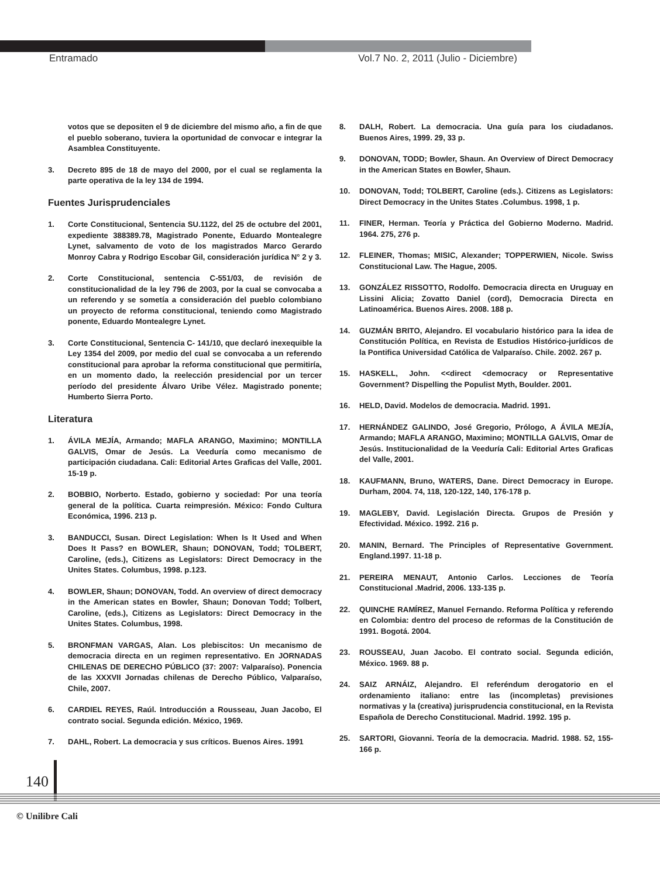Entramado Vol.7 No. 2, 2011 (Julio - Diciembre)
votos que se depositen el 9 de diciembre del mismo año, a fin de que el pueblo soberano, tuviera la oportunidad de convocar e integrar la Asamblea Constituyente.
3. Decreto 895 de 18 de mayo del 2000, por el cual se reglamenta la parte operativa de la ley 134 de 1994.
Fuentes Jurisprudenciales
1. Corte Constitucional, Sentencia SU.1122, del 25 de octubre del 2001, expediente 388389.78, Magistrado Ponente, Eduardo Montealegre Lynet, salvamento de voto de los magistrados Marco Gerardo Monroy Cabra y Rodrigo Escobar Gil, consideración jurídica N° 2 y 3.
2. Corte Constitucional, sentencia C-551/03, de revisión de constitucionalidad de la ley 796 de 2003, por la cual se convocaba a un referendo y se sometía a consideración del pueblo colombiano un proyecto de reforma constitucional, teniendo como Magistrado ponente, Eduardo Montealegre Lynet.
3. Corte Constitucional, Sentencia C- 141/10, que declaró inexequible la Ley 1354 del 2009, por medio del cual se convocaba a un referendo constitucional para aprobar la reforma constitucional que permitiría, en un momento dado, la reelección presidencial por un tercer período del presidente Álvaro Uribe Vélez. Magistrado ponente; Humberto Sierra Porto.
Literatura
1. ÁVILA MEJÍA, Armando; MAFLA ARANGO, Maximino; MONTILLA GALVIS, Omar de Jesús. La Veeduría como mecanismo de participación ciudadana. Cali: Editorial Artes Graficas del Valle, 2001. 15-19 p.
2. BOBBIO, Norberto. Estado, gobierno y sociedad: Por una teoría general de la política. Cuarta reimpresión. México: Fondo Cultura Económica, 1996. 213 p.
3. BANDUCCI, Susan. Direct Legislation: When Is It Used and When Does It Pass? en BOWLER, Shaun; DONOVAN, Todd; TOLBERT, Caroline, (eds.), Citizens as Legislators: Direct Democracy in the Unites States. Columbus, 1998. p.123.
4. BOWLER, Shaun; DONOVAN, Todd. An overview of direct democracy in the American states en Bowler, Shaun; Donovan Todd; Tolbert, Caroline, (eds.), Citizens as Legislators: Direct Democracy in the Unites States. Columbus, 1998.
5. BRONFMAN VARGAS, Alan. Los plebiscitos: Un mecanismo de democracia directa en un regimen representativo. En JORNADAS CHILENAS DE DERECHO PÚBLICO (37: 2007: Valparaíso). Ponencia de las XXXVII Jornadas chilenas de Derecho Público, Valparaíso, Chile, 2007.
6. CARDIEL REYES, Raúl. Introducción a Rousseau, Juan Jacobo, El contrato social. Segunda edición. México, 1969.
7. DAHL, Robert. La democracia y sus críticos. Buenos Aires. 1991
8. DALH, Robert. La democracia. Una guía para los ciudadanos. Buenos Aires, 1999. 29, 33 p.
9. DONOVAN, TODD; Bowler, Shaun. An Overview of Direct Democracy in the American States en Bowler, Shaun.
10. DONOVAN, Todd; TOLBERT, Caroline (eds.). Citizens as Legislators: Direct Democracy in the Unites States .Columbus. 1998, 1 p.
11. FINER, Herman. Teoría y Práctica del Gobierno Moderno. Madrid. 1964. 275, 276 p.
12. FLEINER, Thomas; MISIC, Alexander; TOPPERWIEN, Nicole. Swiss Constitucional Law. The Hague, 2005.
13. GONZÁLEZ RISSOTTO, Rodolfo. Democracia directa en Uruguay en Lissini Alicia; Zovatto Daniel (cord), Democracia Directa en Latinoamérica. Buenos Aires. 2008. 188 p.
14. GUZMÁN BRITO, Alejandro. El vocabulario histórico para la idea de Constitución Política, en Revista de Estudios Histórico-jurídicos de la Pontifica Universidad Católica de Valparaíso. Chile. 2002. 267 p.
15. HASKELL, John. <<direct <democracy or Representative Government? Dispelling the Populist Myth, Boulder. 2001.
16. HELD, David. Modelos de democracia. Madrid. 1991.
17. HERNÁNDEZ GALINDO, José Gregorio, Prólogo, A ÁVILA MEJÍA, Armando; MAFLA ARANGO, Maximino; MONTILLA GALVIS, Omar de Jesús. Institucionalidad de la Veeduría Cali: Editorial Artes Graficas del Valle, 2001.
18. KAUFMANN, Bruno, WATERS, Dane. Direct Democracy in Europe. Durham, 2004. 74, 118, 120-122, 140, 176-178 p.
19. MAGLEBY, David. Legislación Directa. Grupos de Presión y Efectividad. México. 1992. 216 p.
20. MANIN, Bernard. The Principles of Representative Government. England.1997. 11-18 p.
21. PEREIRA MENAUT, Antonio Carlos. Lecciones de Teoría Constitucional .Madrid, 2006. 133-135 p.
22. QUINCHE RAMÍREZ, Manuel Fernando. Reforma Política y referendo en Colombia: dentro del proceso de reformas de la Constitución de 1991. Bogotá. 2004.
23. ROUSSEAU, Juan Jacobo. El contrato social. Segunda edición, México. 1969. 88 p.
24. SAIZ ARNÁIZ, Alejandro. El referéndum derogatorio en el ordenamiento italiano: entre las (incompletas) previsiones normativas y la (creativa) jurisprudencia constitucional, en la Revista Española de Derecho Constitucional. Madrid. 1992. 195 p.
25. SARTORI, Giovanni. Teoría de la democracia. Madrid. 1988. 52, 155-166 p.
140
© Unilibre Cali